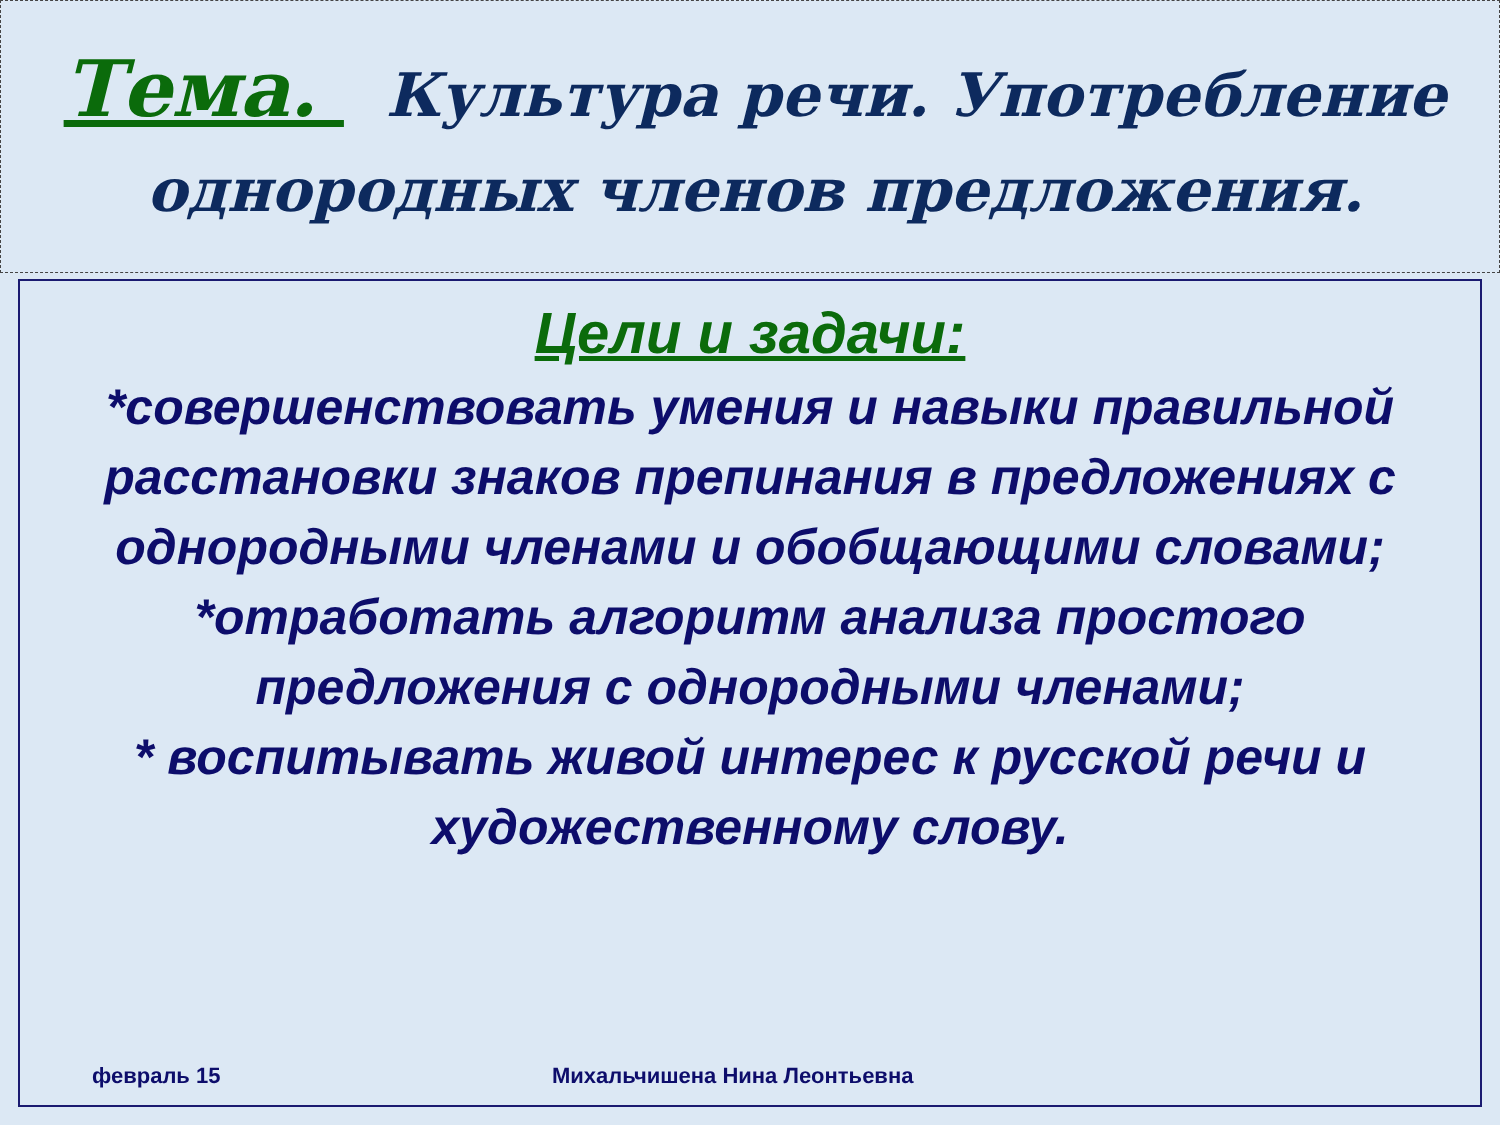Тема. Культура речи. Употребление однородных членов предложения.
Цели и задачи:
*совершенствовать умения и навыки правильной расстановки знаков препинания в предложениях с однородными членами и обобщающими словами;
*отработать алгоритм анализа простого предложения с однородными членами;
* воспитывать живой интерес к русской речи и художественному слову.
февраль 15 Михальчишена Нина Леонтьевна